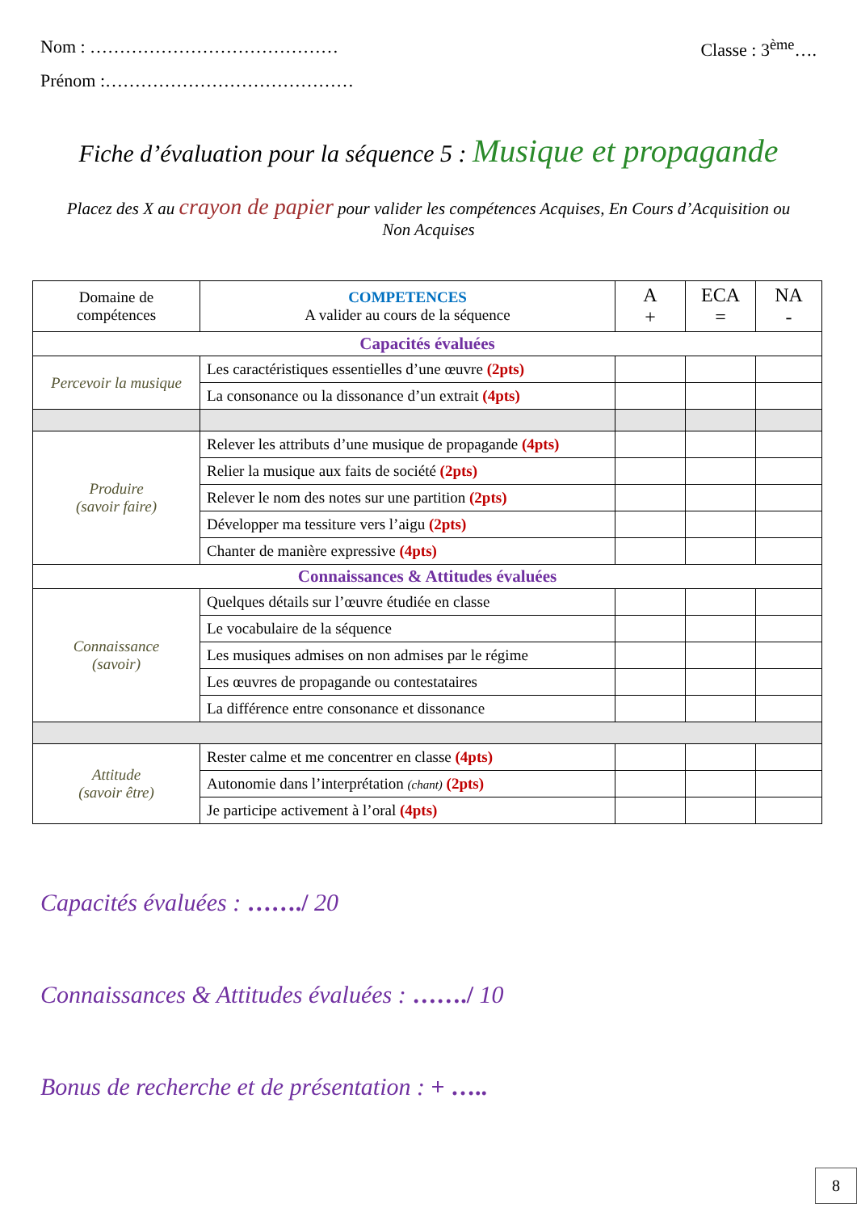Nom : …………………………………… Classe : 3<sup>ème</sup>….
Prénom :……………………………………
Fiche d’évaluation pour la séquence 5 : Musique et propagande
Placez des X au crayon de papier pour valider les compétences Acquises, En Cours d’Acquisition ou Non Acquises
| Domaine de compétences | COMPETENCES A valider au cours de la séquence | A + | ECA = | NA - |
| --- | --- | --- | --- | --- |
| Capacités évaluées | | | | |
| Percevoir la musique | Les caractéristiques essentielles d’une œuvre (2pts) | | | |
| | La consonance ou la dissonance d’un extrait (4pts) | | | |
| Produire (savoir faire) | Relever les attributs d’une musique de propagande (4pts) | | | |
| | Relier la musique aux faits de société (2pts) | | | |
| | Relever le nom des notes sur une partition (2pts) | | | |
| | Développer ma tessiture vers l’aigu (2pts) | | | |
| | Chanter de manière expressive (4pts) | | | |
| Connaissances & Attitudes évaluées | | | | |
| Connaissance (savoir) | Quelques détails sur l’œuvre étudiée en classe | | | |
| | Le vocabulaire de la séquence | | | |
| | Les musiques admises on non admises par le régime | | | |
| | Les œuvres de propagande ou contestataires | | | |
| | La différence entre consonance et dissonance | | | |
| Attitude (savoir être) | Rester calme et me concentrer en classe (4pts) | | | |
| | Autonomie dans l’interprétation (chant) (2pts) | | | |
| | Je participe activement à l’oral (4pts) | | | |
Capacités évaluées : ……./ 20
Connaissances & Attitudes évaluées : ……./ 10
Bonus de recherche et de présentation : + …..
8